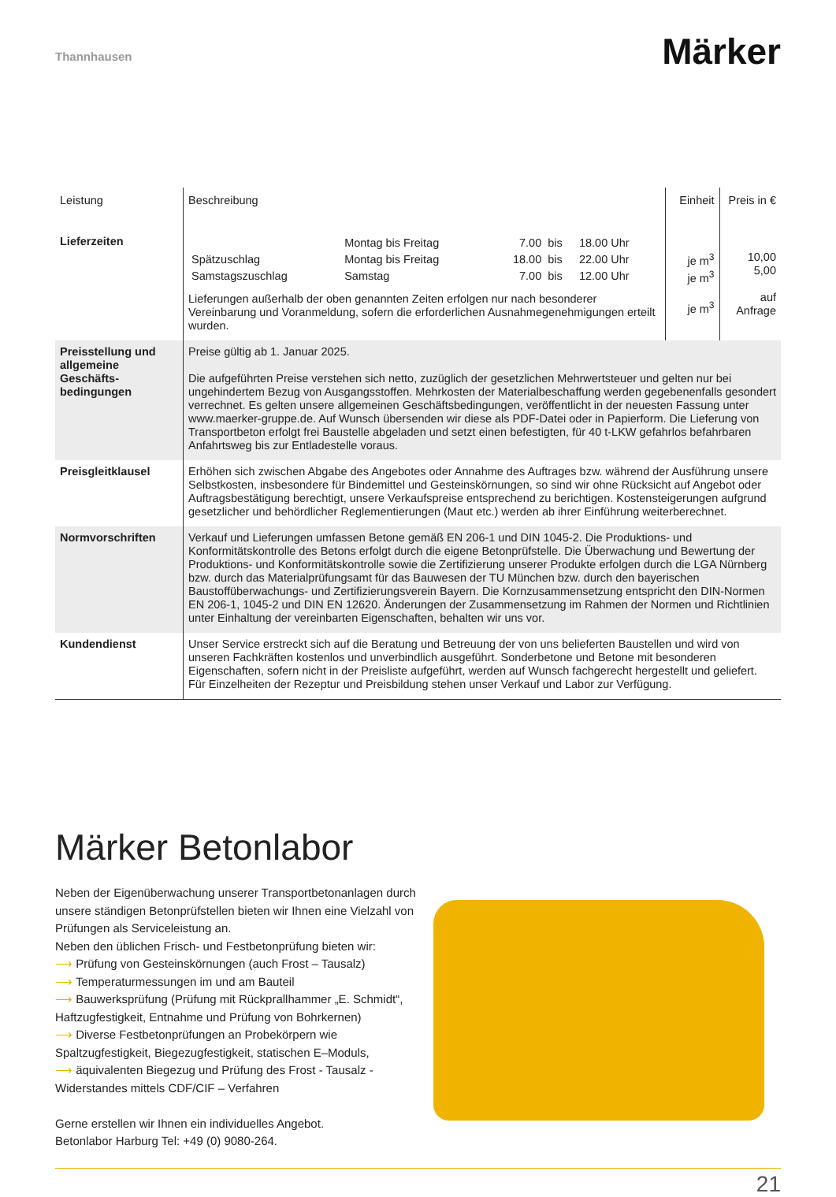Thannhausen
Märker
| Leistung | Beschreibung | Einheit | Preis in € |
| --- | --- | --- | --- |
| Lieferzeiten | / / Montag bis Freitag / 7.00 / bis / 18.00 Uhr / / Spätzuschlag / Montag bis Freitag / 18.00 / bis / 22.00 Uhr / / Samstagszuschlag / Samstag / 7.00 / bis / 12.00 Uhr / Lieferungen außerhalb der oben genannten Zeiten erfolgen nur nach besonderer Vereinbarung und Voranmeldung, sofern die erforderlichen Ausnahmegenehmigungen erteilt wurden. | je m<sup>3</sup> je m<sup>3</sup> je m<sup>3</sup> | 10,00 5,00 auf Anfrage |
| Preisstellung und allgemeine Geschäfts­bedingungen | Preise gültig ab 1. Januar 2025. Die aufgeführten Preise verstehen sich netto, zuzüglich der gesetzlichen Mehrwertsteuer und gelten nur bei ungehindertem Bezug von Ausgangsstoffen. Mehrkosten der Materialbeschaffung werden gegebenenfalls gesondert verrechnet. Es gelten unsere allgemeinen Geschäftsbedingungen, veröffentlicht in der neuesten Fassung unter www.maerker-gruppe.de. Auf Wunsch übersenden wir diese als PDF-Datei oder in Papierform. Die Lieferung von Transportbeton erfolgt frei Baustelle abgeladen und setzt einen befestigten, für 40 t-LKW gefahrlos befahrbaren Anfahrtsweg bis zur Entladestelle voraus. | | |
| Preisgleitklausel | Erhöhen sich zwischen Abgabe des Angebotes oder Annahme des Auftrages bzw. während der Ausführung unsere Selbstkosten, insbesondere für Bindemittel und Gesteinskörnungen, so sind wir ohne Rücksicht auf Angebot oder Auftragsbestätigung berechtigt, unsere Verkaufspreise entsprechend zu berichtigen. Kostensteigerungen aufgrund gesetzlicher und behördlicher Reglementierungen (Maut etc.) werden ab ihrer Einführung weiterberechnet. | | |
| Normvorschriften | Verkauf und Lieferungen umfassen Betone gemäß EN 206-1 und DIN 1045-2. Die Produktions- und Konformitätskontrolle des Betons erfolgt durch die eigene Betonprüfstelle. Die Überwachung und Bewertung der Produktions- und Konformitätskontrolle sowie die Zertifizierung unserer Produkte erfolgen durch die LGA Nürnberg bzw. durch das Materialprüfungsamt für das Bauwesen der TU München bzw. durch den bayerischen Baustoffüberwachungs- und Zertifizierungsverein Bayern. Die Kornzusammensetzung entspricht den DIN-Normen EN 206-1, 1045-2 und DIN EN 12620. Änderungen der Zusammensetzung im Rahmen der Normen und Richtlinien unter Einhaltung der vereinbarten Eigenschaften, behalten wir uns vor. | | |
| Kundendienst | Unser Service erstreckt sich auf die Beratung und Betreuung der von uns belieferten Baustellen und wird von unseren Fachkräften kostenlos und unverbindlich ausgeführt. Sonderbetone und Betone mit besonderen Eigenschaften, sofern nicht in der Preisliste aufgeführt, werden auf Wunsch fachgerecht hergestellt und geliefert. Für Einzelheiten der Rezeptur und Preisbildung stehen unser Verkauf und Labor zur Verfügung. | | |
Märker Betonlabor
Neben der Eigenüberwachung unserer Transportbetonanlagen durch unsere ständigen Betonprüfstellen bieten wir Ihnen eine Vielzahl von Prüfungen als Serviceleistung an.
Neben den üblichen Frisch- und Festbetonprüfung bieten wir:
⟶ Prüfung von Gesteinskörnungen (auch Frost – Tausalz)
⟶ Temperaturmessungen im und am Bauteil
⟶ Bauwerksprüfung (Prüfung mit Rückprallhammer „E. Schmidt“, Haftzugfestigkeit, Entnahme und Prüfung von Bohrkernen)
⟶ Diverse Festbetonprüfungen an Probekörpern wie Spaltzugfestigkeit, Biegezugfestigkeit, statischen E–Moduls,
⟶ äquivalenten Biegezug und Prüfung des Frost - Tausalz - Widerstandes mittels CDF/CIF – Verfahren
Gerne erstellen wir Ihnen ein individuelles Angebot.
Betonlabor Harburg Tel: +49 (0) 9080-264.
21